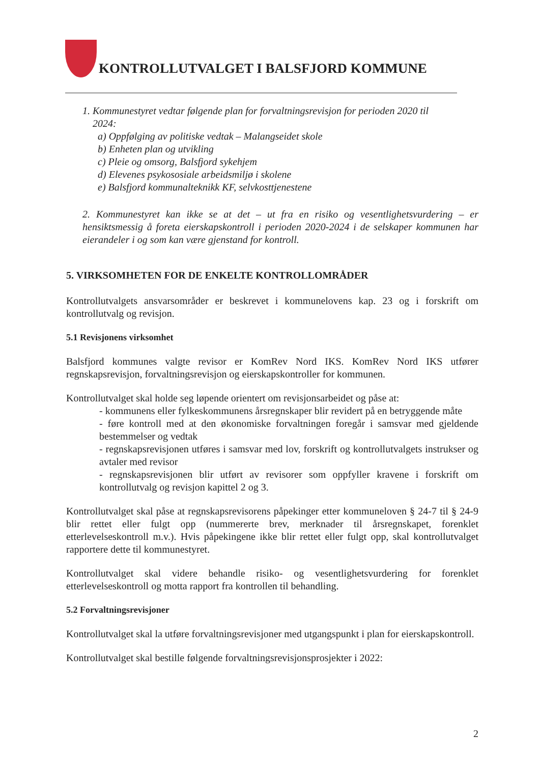KONTROLLUTVALGET I BALSFJORD KOMMUNE
1. Kommunestyret vedtar følgende plan for forvaltningsrevisjon for perioden 2020 til
2024:
a) Oppfølging av politiske vedtak – Malangseidet skole
b) Enheten plan og utvikling
c) Pleie og omsorg, Balsfjord sykehjem
d) Elevenes psykososiale arbeidsmiljø i skolene
e) Balsfjord kommunalteknikk KF, selvkosttjenestene
2. Kommunestyret kan ikke se at det – ut fra en risiko og vesentlighetsvurdering – er hensiktsmessig å foreta eierskapskontroll i perioden 2020-2024 i de selskaper kommunen har eierandeler i og som kan være gjenstand for kontroll.
5. VIRKSOMHETEN FOR DE ENKELTE KONTROLLOMRÅDER
Kontrollutvalgets ansvarsområder er beskrevet i kommunelovens kap. 23 og i forskrift om kontrollutvalg og revisjon.
5.1 Revisjonens virksomhet
Balsfjord kommunes valgte revisor er KomRev Nord IKS. KomRev Nord IKS utfører regnskapsrevisjon, forvaltningsrevisjon og eierskapskontroller for kommunen.
Kontrollutvalget skal holde seg løpende orientert om revisjonsarbeidet og påse at:
- kommunens eller fylkeskommunens årsregnskaper blir revidert på en betryggende måte
- føre kontroll med at den økonomiske forvaltningen foregår i samsvar med gjeldende bestemmelser og vedtak
- regnskapsrevisjonen utføres i samsvar med lov, forskrift og kontrollutvalgets instrukser og avtaler med revisor
- regnskapsrevisjonen blir utført av revisorer som oppfyller kravene i forskrift om kontrollutvalg og revisjon kapittel 2 og 3.
Kontrollutvalget skal påse at regnskapsrevisorens påpekinger etter kommuneloven § 24-7 til § 24-9 blir rettet eller fulgt opp (nummererte brev, merknader til årsregnskapet, forenklet etterlevelseskontroll m.v.). Hvis påpekingene ikke blir rettet eller fulgt opp, skal kontrollutvalget rapportere dette til kommunestyret.
Kontrollutvalget skal videre behandle risiko- og vesentlighetsvurdering for forenklet etterlevelseskontroll og motta rapport fra kontrollen til behandling.
5.2 Forvaltningsrevisjoner
Kontrollutvalget skal la utføre forvaltningsrevisjoner med utgangspunkt i plan for eierskapskontroll.
Kontrollutvalget skal bestille følgende forvaltningsrevisjonsprosjekter i 2022:
2